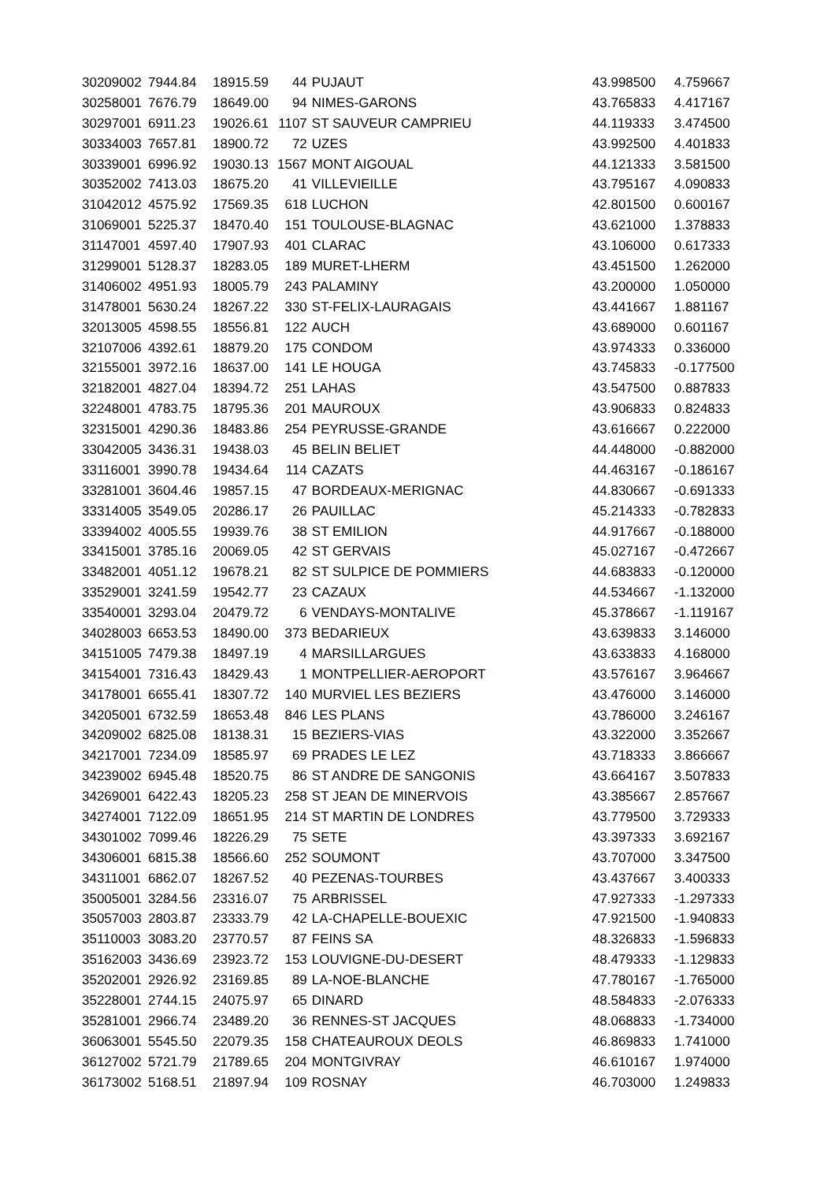| 30209002 | 7944.84 | 18915.59 | 44 | PUJAUT | 43.998500 | 4.759667 |
| 30258001 | 7676.79 | 18649.00 | 94 | NIMES-GARONS | 43.765833 | 4.417167 |
| 30297001 | 6911.23 | 19026.61 | 1107 | ST SAUVEUR CAMPRIEU | 44.119333 | 3.474500 |
| 30334003 | 7657.81 | 18900.72 | 72 | UZES | 43.992500 | 4.401833 |
| 30339001 | 6996.92 | 19030.13 | 1567 | MONT AIGOUAL | 44.121333 | 3.581500 |
| 30352002 | 7413.03 | 18675.20 | 41 | VILLEVIEILLE | 43.795167 | 4.090833 |
| 31042012 | 4575.92 | 17569.35 | 618 | LUCHON | 42.801500 | 0.600167 |
| 31069001 | 5225.37 | 18470.40 | 151 | TOULOUSE-BLAGNAC | 43.621000 | 1.378833 |
| 31147001 | 4597.40 | 17907.93 | 401 | CLARAC | 43.106000 | 0.617333 |
| 31299001 | 5128.37 | 18283.05 | 189 | MURET-LHERM | 43.451500 | 1.262000 |
| 31406002 | 4951.93 | 18005.79 | 243 | PALAMINY | 43.200000 | 1.050000 |
| 31478001 | 5630.24 | 18267.22 | 330 | ST-FELIX-LAURAGAIS | 43.441667 | 1.881167 |
| 32013005 | 4598.55 | 18556.81 | 122 | AUCH | 43.689000 | 0.601167 |
| 32107006 | 4392.61 | 18879.20 | 175 | CONDOM | 43.974333 | 0.336000 |
| 32155001 | 3972.16 | 18637.00 | 141 | LE HOUGA | 43.745833 | -0.177500 |
| 32182001 | 4827.04 | 18394.72 | 251 | LAHAS | 43.547500 | 0.887833 |
| 32248001 | 4783.75 | 18795.36 | 201 | MAUROUX | 43.906833 | 0.824833 |
| 32315001 | 4290.36 | 18483.86 | 254 | PEYRUSSE-GRANDE | 43.616667 | 0.222000 |
| 33042005 | 3436.31 | 19438.03 | 45 | BELIN BELIET | 44.448000 | -0.882000 |
| 33116001 | 3990.78 | 19434.64 | 114 | CAZATS | 44.463167 | -0.186167 |
| 33281001 | 3604.46 | 19857.15 | 47 | BORDEAUX-MERIGNAC | 44.830667 | -0.691333 |
| 33314005 | 3549.05 | 20286.17 | 26 | PAUILLAC | 45.214333 | -0.782833 |
| 33394002 | 4005.55 | 19939.76 | 38 | ST EMILION | 44.917667 | -0.188000 |
| 33415001 | 3785.16 | 20069.05 | 42 | ST GERVAIS | 45.027167 | -0.472667 |
| 33482001 | 4051.12 | 19678.21 | 82 | ST SULPICE DE POMMIERS | 44.683833 | -0.120000 |
| 33529001 | 3241.59 | 19542.77 | 23 | CAZAUX | 44.534667 | -1.132000 |
| 33540001 | 3293.04 | 20479.72 | 6 | VENDAYS-MONTALIVE | 45.378667 | -1.119167 |
| 34028003 | 6653.53 | 18490.00 | 373 | BEDARIEUX | 43.639833 | 3.146000 |
| 34151005 | 7479.38 | 18497.19 | 4 | MARSILLARGUES | 43.633833 | 4.168000 |
| 34154001 | 7316.43 | 18429.43 | 1 | MONTPELLIER-AEROPORT | 43.576167 | 3.964667 |
| 34178001 | 6655.41 | 18307.72 | 140 | MURVIEL LES BEZIERS | 43.476000 | 3.146000 |
| 34205001 | 6732.59 | 18653.48 | 846 | LES PLANS | 43.786000 | 3.246167 |
| 34209002 | 6825.08 | 18138.31 | 15 | BEZIERS-VIAS | 43.322000 | 3.352667 |
| 34217001 | 7234.09 | 18585.97 | 69 | PRADES LE LEZ | 43.718333 | 3.866667 |
| 34239002 | 6945.48 | 18520.75 | 86 | ST ANDRE DE SANGONIS | 43.664167 | 3.507833 |
| 34269001 | 6422.43 | 18205.23 | 258 | ST JEAN DE MINERVOIS | 43.385667 | 2.857667 |
| 34274001 | 7122.09 | 18651.95 | 214 | ST MARTIN DE LONDRES | 43.779500 | 3.729333 |
| 34301002 | 7099.46 | 18226.29 | 75 | SETE | 43.397333 | 3.692167 |
| 34306001 | 6815.38 | 18566.60 | 252 | SOUMONT | 43.707000 | 3.347500 |
| 34311001 | 6862.07 | 18267.52 | 40 | PEZENAS-TOURBES | 43.437667 | 3.400333 |
| 35005001 | 3284.56 | 23316.07 | 75 | ARBRISSEL | 47.927333 | -1.297333 |
| 35057003 | 2803.87 | 23333.79 | 42 | LA-CHAPELLE-BOUEXIC | 47.921500 | -1.940833 |
| 35110003 | 3083.20 | 23770.57 | 87 | FEINS SA | 48.326833 | -1.596833 |
| 35162003 | 3436.69 | 23923.72 | 153 | LOUVIGNE-DU-DESERT | 48.479333 | -1.129833 |
| 35202001 | 2926.92 | 23169.85 | 89 | LA-NOE-BLANCHE | 47.780167 | -1.765000 |
| 35228001 | 2744.15 | 24075.97 | 65 | DINARD | 48.584833 | -2.076333 |
| 35281001 | 2966.74 | 23489.20 | 36 | RENNES-ST JACQUES | 48.068833 | -1.734000 |
| 36063001 | 5545.50 | 22079.35 | 158 | CHATEAUROUX DEOLS | 46.869833 | 1.741000 |
| 36127002 | 5721.79 | 21789.65 | 204 | MONTGIVRAY | 46.610167 | 1.974000 |
| 36173002 | 5168.51 | 21897.94 | 109 | ROSNAY | 46.703000 | 1.249833 |